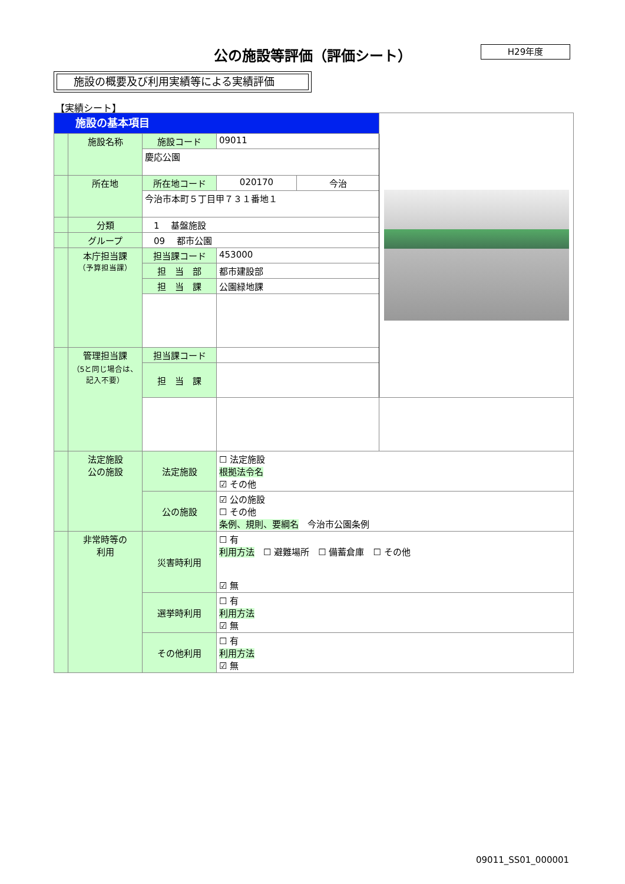公の施設等評価（評価シート） H29年度
施設の概要及び利用実績等による実績評価
【実績シート】
| 施設の基本項目 | | | | | |
| | 施設名称 | 施設コード | 09011 | | |
| | | 慶応公園 | | | |
| | 所在地 | 所在地コード | 020170 | 今治 | |
| | | 今治市本町５丁目甲７３１番地１ | | | |
| | 分類 | 1 基盤施設 | | | |
| | グループ | 09 都市公園 | | | |
| | 本庁担当課 （予算担当課） | 担当課コード | 453000 | | |
| | | 担 当 部 | 都市建設部 | | |
| | | 担 当 課 | 公園緑地課 | | |
| | 管理担当課 （5と同じ場合は、記入不要） | 担当課コード | | | |
| | | 担 当 課 | | | |
| | 法定施設 公の施設 | 法定施設 | ☐ 法定施設 根拠法令名 ☑ その他 | | |
| | | 公の施設 | ☑ 公の施設 ☐ その他 条例、規則、要綱名 今治市公園条例 | | |
| | 非常時等の 利用 | 災害時利用 | ☐ 有 利用方法 ☐ 避難場所 ☐ 備蓄倉庫 ☐ その他 ☑ 無 | | |
| | | 選挙時利用 | ☐ 有 利用方法 ☑ 無 | | |
| | | その他利用 | ☐ 有 利用方法 ☑ 無 | | |
09011_SS01_000001